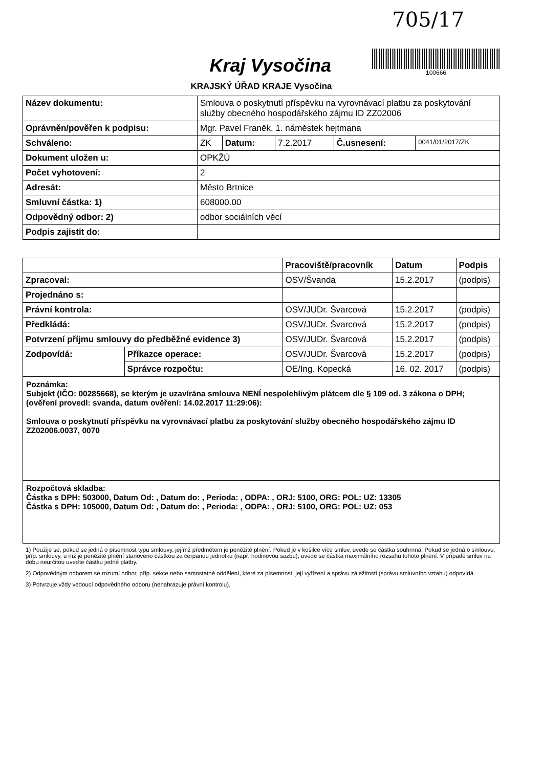705/17
Kraj Vysočina
100666
KRAJSKÝ ÚŘAD KRAJE Vysočina
| Název dokumentu: | Smlouva o poskytnutí příspěvku na vyrovnávací platbu za poskytování služby obecného hospodářského zájmu ID ZZ02006 | | | | |
| Oprávněn/pověřen k podpisu: | Mgr. Pavel Franěk, 1. náměstek hejtmana | | | | |
| Schváleno: | ZK | Datum: | 7.2.2017 | Č.usnesení: | 0041/01/2017/ZK |
| Dokument uložen u: | OPKŽÚ | | | | |
| Počet vyhotovení: | 2 | | | | |
| Adresát: | Město Brtnice | | | | |
| Smluvní částka: 1) | 608000.00 | | | | |
| Odpovědný odbor: 2) | odbor sociálních věcí | | | | |
| Podpis zajistit do: | | | | | |
| | | Pracoviště/pracovník | Datum | Podpis |
| --- | --- | --- | --- | --- |
| Zpracoval: | | OSV/Švanda | 15.2.2017 | (podpis) |
| Projednáno s: | | | | |
| Právní kontrola: | | OSV/JUDr. Švarcová | 15.2.2017 | (podpis) |
| Předkládá: | | OSV/JUDr. Švarcová | 15.2.2017 | (podpis) |
| Potvrzení příjmu smlouvy do předběžné evidence 3) | | OSV/JUDr. Švarcová | 15.2.2017 | (podpis) |
| Zodpovídá: | Příkazce operace: | OSV/JUDr. Švarcová | 15.2.2017 | (podpis) |
| | Správce rozpočtu: | OE/Ing. Kopecká | 16. 02. 2017 | (podpis) |
Poznámka:
Subjekt (IČO: 00285668), se kterým je uzavírána smlouva NENÍ nespolehlivým plátcem dle § 109 od. 3 zákona o DPH; (ověření provedl: svanda, datum ověření: 14.02.2017 11:29:06):
Smlouva o poskytnutí příspěvku na vyrovnávací platbu za poskytování služby obecného hospodářského zájmu ID ZZ02006.0037, 0070
Rozpočtová skladba:
Částka s DPH: 503000, Datum Od: , Datum do: , Perioda: , ODPA: , ORJ: 5100, ORG: POL: UZ: 13305
Částka s DPH: 105000, Datum Od: , Datum do: , Perioda: , ODPA: , ORJ: 5100, ORG: POL: UZ: 053
1) Použije se, pokud se jedná o písemnost typu smlouvy, jejímž předmětem je peněžité plnění. Pokud je v košilce více smluv, uvede se částka souhrnná. Pokud se jedná o smlouvu, příp. smlouvy, u níž je peněžité plnění stanoveno částkou za čerpanou jednotku (např. hodinovou sazbu), uvede se částka maximálního rozsahu tohoto plnění. V případě smluv na dobu neurčitou uveďte částku jedné platby.
2) Odpovědným odborem se rozumí odbor, příp. sekce nebo samostatné oddělení, které za písemnost, její vyřízení a správu záležitosti (správu smluvního vztahu) odpovídá.
3) Potvrzuje vždy vedoucí odpovědného odboru (nenahrazuje právní kontrolu).